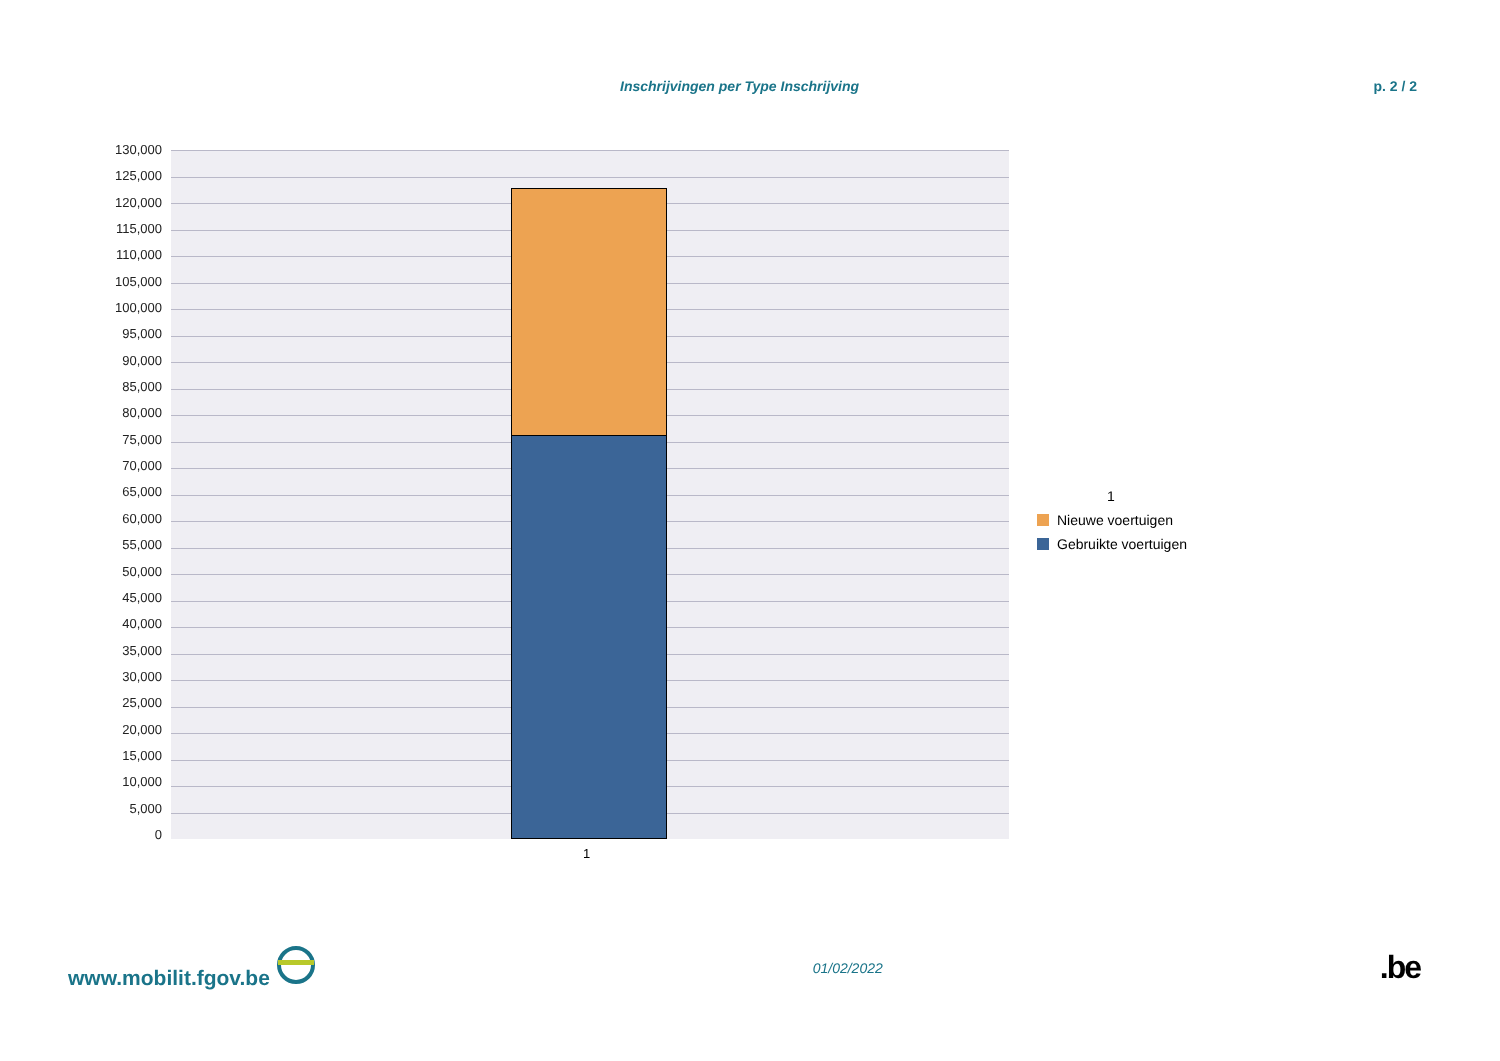Inschrijvingen per Type Inschrijving p. 2 / 2
130,000
125,000
120,000
115,000
110,000
105,000
100,000
95,000
90,000
85,000
80,000
75,000
70,000
65,000
60,000
55,000
50,000
45,000
40,000
35,000
30,000
25,000
20,000
15,000
10,000
5,000
0
1
1
Nieuwe voertuigen
Gebruikte voertuigen
www.mobilit.fgov.be 01/02/2022.be